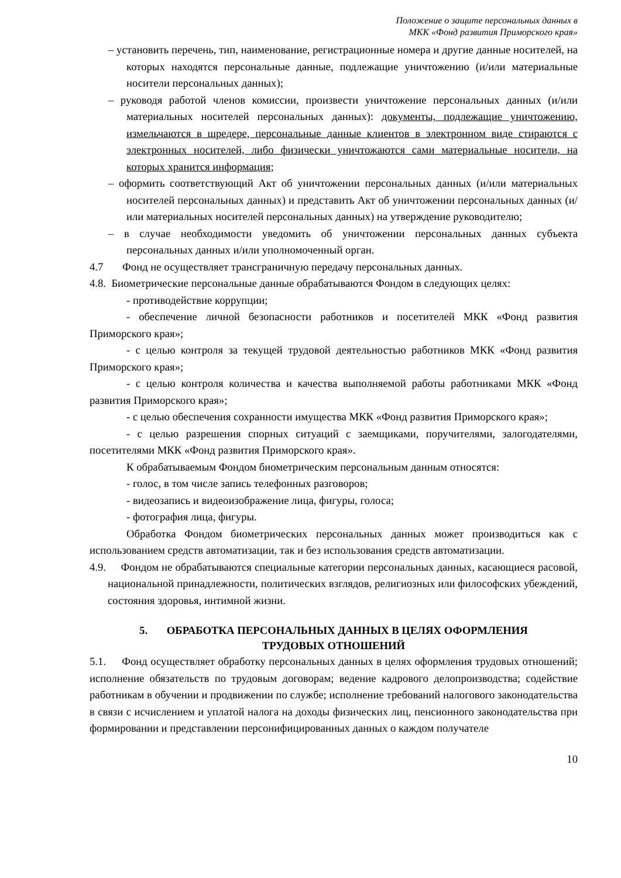Положение о защите персональных данных в
МКК «Фонд развития Приморского края»
– установить перечень, тип, наименование, регистрационные номера и другие данные носителей, на которых находятся персональные данные, подлежащие уничтожению (и/или материальные носители персональных данных);
– руководя работой членов комиссии, произвести уничтожение персональных данных (и/или материальных носителей персональных данных): документы, подлежащие уничтожению, измельчаются в шредере, персональные данные клиентов в электронном виде стираются с электронных носителей, либо физически уничтожаются сами материальные носители, на которых хранится информация;
– оформить соответствующий Акт об уничтожении персональных данных (и/или материальных носителей персональных данных) и представить Акт об уничтожении персональных данных (и/или материальных носителей персональных данных) на утверждение руководителю;
– в случае необходимости уведомить об уничтожении персональных данных субъекта персональных данных и/или уполномоченный орган.
4.7 Фонд не осуществляет трансграничную передачу персональных данных.
4.8. Биометрические персональные данные обрабатываются Фондом в следующих целях:
- противодействие коррупции;
- обеспечение личной безопасности работников и посетителей МКК «Фонд развития Приморского края»;
- с целью контроля за текущей трудовой деятельностью работников МКК «Фонд развития Приморского края»;
- с целью контроля количества и качества выполняемой работы работниками МКК «Фонд развития Приморского края»;
- с целью обеспечения сохранности имущества МКК «Фонд развития Приморского края»;
- с целью разрешения спорных ситуаций с заемщиками, поручителями, залогодателями, посетителями МКК «Фонд развития Приморского края».
К обрабатываемым Фондом биометрическим персональным данным относятся:
- голос, в том числе запись телефонных разговоров;
- видеозапись и видеоизображение лица, фигуры, голоса;
- фотография лица, фигуры.
Обработка Фондом биометрических персональных данных может производиться как с использованием средств автоматизации, так и без использования средств автоматизации.
4.9. Фондом не обрабатываются специальные категории персональных данных, касающиеся расовой, национальной принадлежности, политических взглядов, религиозных или философских убеждений, состояния здоровья, интимной жизни.
5. ОБРАБОТКА ПЕРСОНАЛЬНЫХ ДАННЫХ В ЦЕЛЯХ ОФОРМЛЕНИЯ
ТРУДОВЫХ ОТНОШЕНИЙ
5.1. Фонд осуществляет обработку персональных данных в целях оформления трудовых отношений; исполнение обязательств по трудовым договорам; ведение кадрового делопроизводства; содействие работникам в обучении и продвижении по службе; исполнение требований налогового законодательства в связи с исчислением и уплатой налога на доходы физических лиц, пенсионного законодательства при формировании и представлении персонифицированных данных о каждом получателе
10